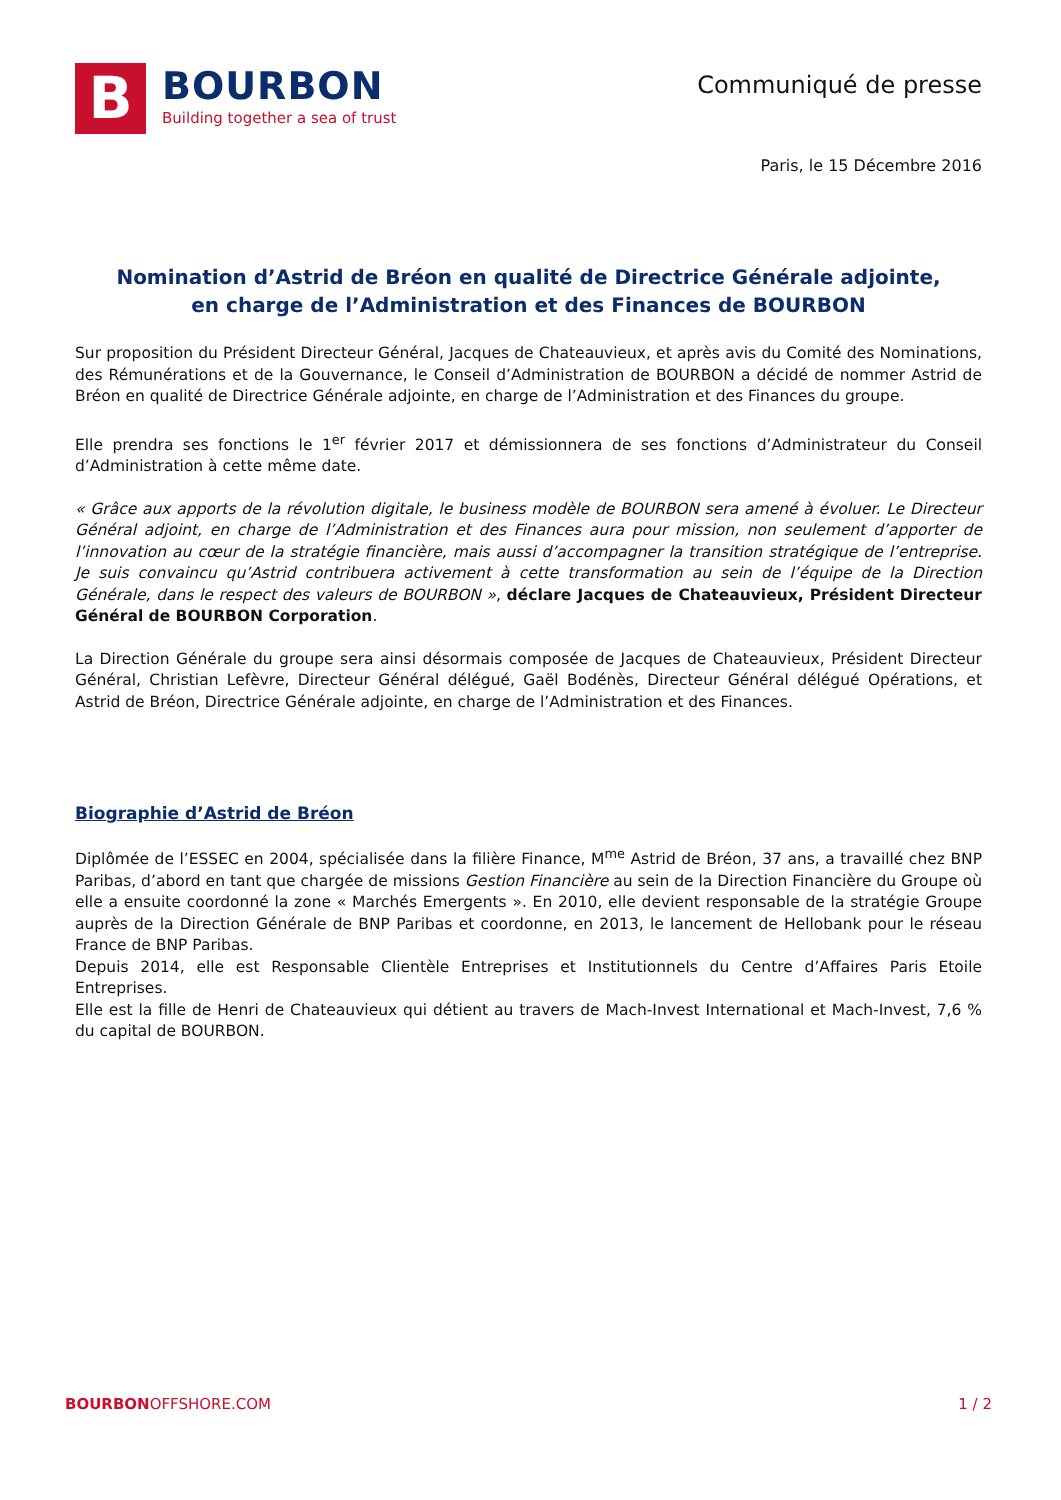B
BOURBON
Building together a sea of trust
Communiqué de presse
Paris, le 15 Décembre 2016
Nomination d’Astrid de Bréon en qualité de Directrice Générale adjointe,
en charge de l’Administration et des Finances de BOURBON
Sur proposition du Président Directeur Général, Jacques de Chateauvieux, et après avis du Comité des Nominations, des Rémunérations et de la Gouvernance, le Conseil d’Administration de BOURBON a décidé de nommer Astrid de Bréon en qualité de Directrice Générale adjointe, en charge de l’Administration et des Finances du groupe.
Elle prendra ses fonctions le 1<sup>er</sup> février 2017 et démissionnera de ses fonctions d’Administrateur du Conseil d’Administration à cette même date.
« Grâce aux apports de la révolution digitale, le business modèle de BOURBON sera amené à évoluer. Le Directeur Général adjoint, en charge de l’Administration et des Finances aura pour mission, non seulement d’apporter de l’innovation au cœur de la stratégie financière, mais aussi d’accompagner la transition stratégique de l’entreprise. Je suis convaincu qu’Astrid contribuera activement à cette transformation au sein de l’équipe de la Direction Générale, dans le respect des valeurs de BOURBON », déclare Jacques de Chateauvieux, Président Directeur Général de BOURBON Corporation.
La Direction Générale du groupe sera ainsi désormais composée de Jacques de Chateauvieux, Président Directeur Général, Christian Lefèvre, Directeur Général délégué, Gaël Bodénès, Directeur Général délégué Opérations, et Astrid de Bréon, Directrice Générale adjointe, en charge de l’Administration et des Finances.
Biographie d’Astrid de Bréon
Diplômée de l’ESSEC en 2004, spécialisée dans la filière Finance, M<sup>me</sup> Astrid de Bréon, 37 ans, a travaillé chez BNP Paribas, d’abord en tant que chargée de missions Gestion Financière au sein de la Direction Financière du Groupe où elle a ensuite coordonné la zone « Marchés Emergents ». En 2010, elle devient responsable de la stratégie Groupe auprès de la Direction Générale de BNP Paribas et coordonne, en 2013, le lancement de Hellobank pour le réseau France de BNP Paribas.
Depuis 2014, elle est Responsable Clientèle Entreprises et Institutionnels du Centre d’Affaires Paris Etoile Entreprises.
Elle est la fille de Henri de Chateauvieux qui détient au travers de Mach-Invest International et Mach-Invest, 7,6 % du capital de BOURBON.
BOURBONOFFSHORE.COM 1 / 2